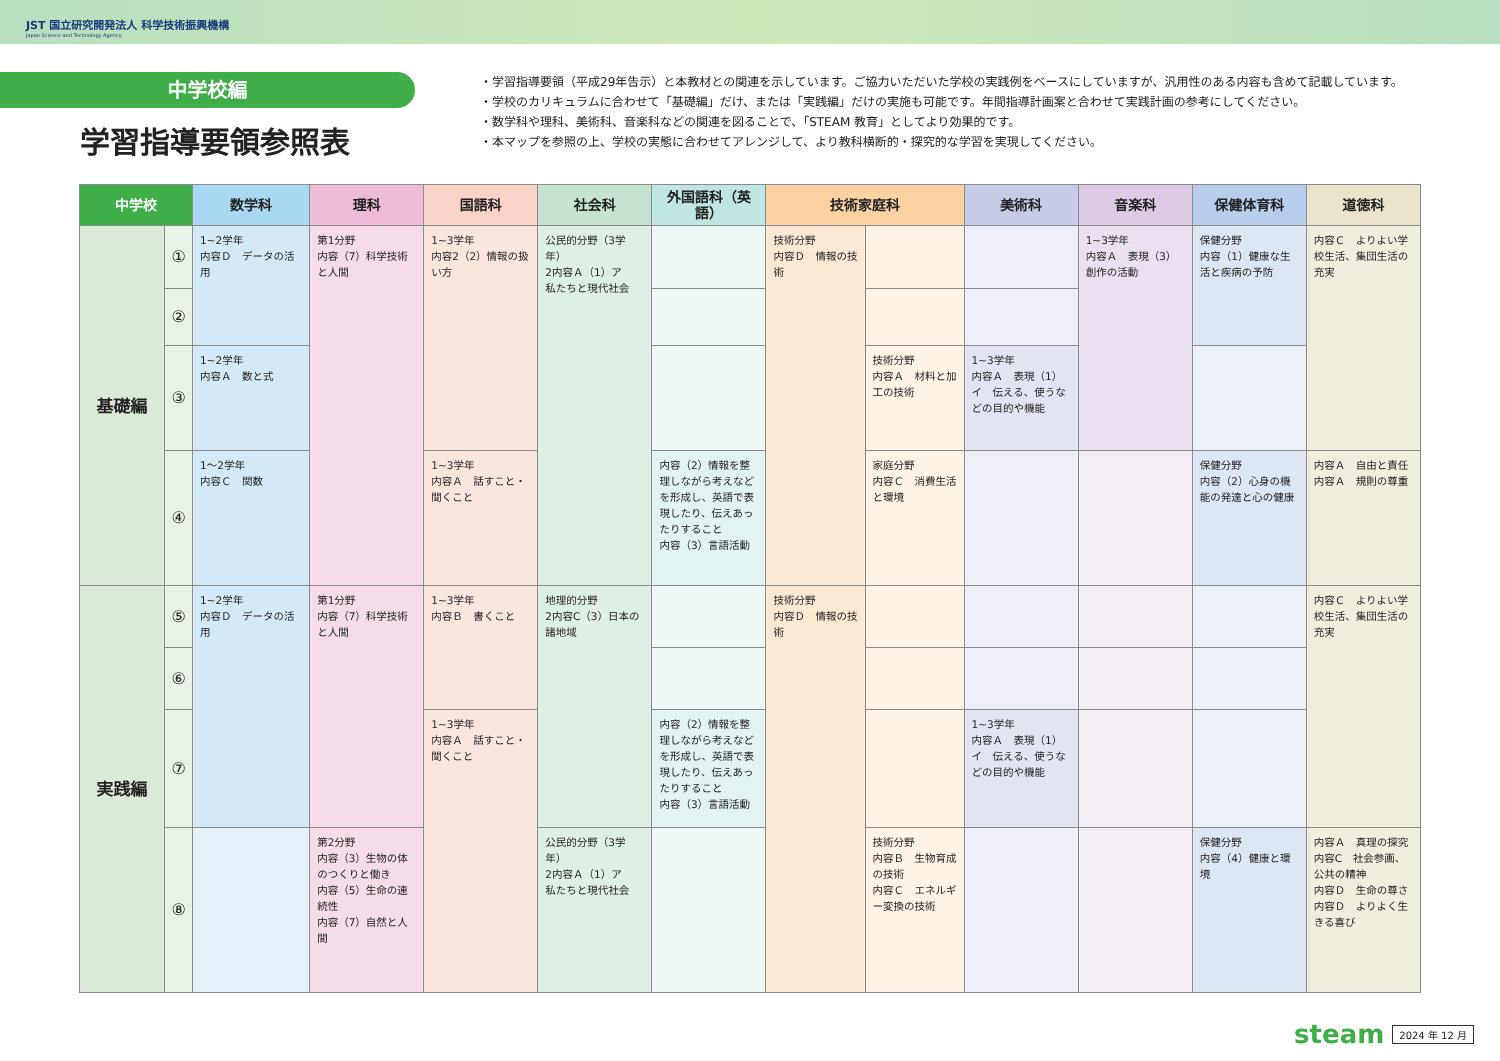JST 国立研究開発法人 科学技術振興機構
Japan Science and Technology Agency
中学校編
学習指導要領参照表
・学習指導要領（平成29年告示）と本教材との関連を示しています。ご協力いただいた学校の実践例をベースにしていますが、汎用性のある内容も含めて記載しています。
・学校のカリキュラムに合わせて「基礎編」だけ、または「実践編」だけの実施も可能です。年間指導計画案と合わせて実践計画の参考にしてください。
・数学科や理科、美術科、音楽科などの関連を図ることで、「STEAM 教育」としてより効果的です。
・本マップを参照の上、学校の実態に合わせてアレンジして、より教科横断的・探究的な学習を実現してください。
| 中学校 | | 数学科 | 理科 | 国語科 | 社会科 | 外国語科（英語） | 技術家庭科 | | 美術科 | 音楽科 | 保健体育科 | 道徳科 |
| --- | --- | --- | --- | --- | --- | --- | --- | --- | --- | --- | --- | --- |
| 基礎編 | ① | 1~2学年 内容Ｄ データの活用 | 第1分野 内容（7）科学技術と人間 | 1~3学年 内容2（2）情報の扱い方 | 公民的分野（3学年） 2内容Ａ（1）ア 私たちと現代社会 | | 技術分野 内容Ｄ 情報の技術 | | | 1~3学年 内容Ａ 表現（3）創作の活動 | 保健分野 内容（1）健康な生活と疾病の予防 | 内容Ｃ よりよい学校生活、集団生活の充実 |
| | ② | | | | | | | | | | | |
| | ③ | 1~2学年 内容Ａ 数と式 | | | | | | 技術分野 内容Ａ 材料と加工の技術 | 1~3学年 内容Ａ 表現（1） イ 伝える、使うなどの目的や機能 | | | |
| | ④ | 1～2学年 内容Ｃ 関数 | | 1~3学年 内容Ａ 話すこと・聞くこと | | 内容（2）情報を整理しながら考えなどを形成し、英語で表現したり、伝えあったりすること 内容（3）言語活動 | | 家庭分野 内容Ｃ 消費生活と環境 | | | 保健分野 内容（2）心身の機能の発達と心の健康 | 内容Ａ 自由と責任 内容Ａ 規則の尊重 |
| 実践編 | ⑤ | 1~2学年 内容Ｄ データの活用 | 第1分野 内容（7）科学技術と人間 | 1~3学年 内容Ｂ 書くこと | 地理的分野 2内容C（3）日本の諸地域 | | 技術分野 内容Ｄ 情報の技術 | | | | | 内容Ｃ よりよい学校生活、集団生活の充実 |
| | ⑥ | | | | | | | | | | | |
| | ⑦ | | | 1~3学年 内容Ａ 話すこと・聞くこと | | 内容（2）情報を整理しながら考えなどを形成し、英語で表現したり、伝えあったりすること 内容（3）言語活動 | | | 1~3学年 内容Ａ 表現（1） イ 伝える、使うなどの目的や機能 | | | |
| | ⑧ | | 第2分野 内容（3）生物の体のつくりと働き 内容（5）生命の連続性 内容（7）自然と人間 | | 公民的分野（3学年） 2内容Ａ（1）ア 私たちと現代社会 | | | 技術分野 内容Ｂ 生物育成の技術 内容Ｃ エネルギー変換の技術 | | | 保健分野 内容（4）健康と環境 | 内容Ａ 真理の探究 内容C 社会参画、公共の精神 内容Ｄ 生命の尊さ 内容Ｄ よりよく生きる喜び |
steam 2024 年 12 月